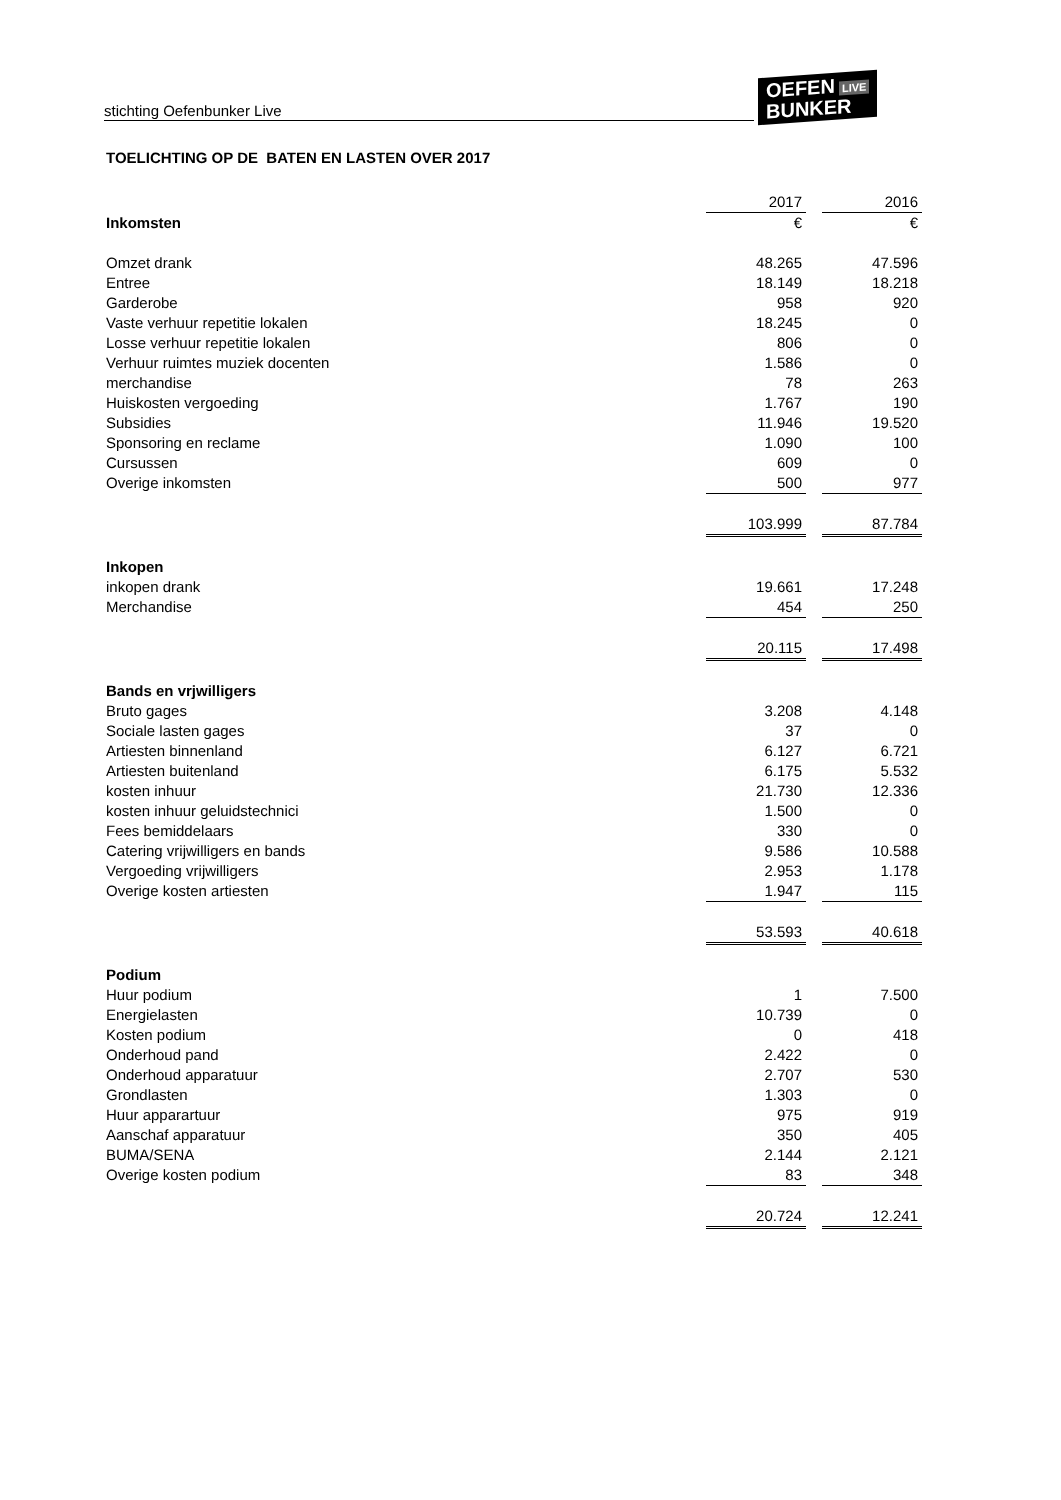stichting Oefenbunker Live
OEFEN LIVE
BUNKER
TOELICHTING OP DE BATEN EN LASTEN OVER 2017
| | 2017 | | 2016 |
| Inkomsten | € | | € |
| Omzet drank | 48.265 | | 47.596 |
| Entree | 18.149 | | 18.218 |
| Garderobe | 958 | | 920 |
| Vaste verhuur repetitie lokalen | 18.245 | | 0 |
| Losse verhuur repetitie lokalen | 806 | | 0 |
| Verhuur ruimtes muziek docenten | 1.586 | | 0 |
| merchandise | 78 | | 263 |
| Huiskosten vergoeding | 1.767 | | 190 |
| Subsidies | 11.946 | | 19.520 |
| Sponsoring en reclame | 1.090 | | 100 |
| Cursussen | 609 | | 0 |
| Overige inkomsten | 500 | | 977 |
| | 103.999 | | 87.784 |
| Inkopen | | | |
| inkopen drank | 19.661 | | 17.248 |
| Merchandise | 454 | | 250 |
| | 20.115 | | 17.498 |
| Bands en vrjwilligers | | | |
| Bruto gages | 3.208 | | 4.148 |
| Sociale lasten gages | 37 | | 0 |
| Artiesten binnenland | 6.127 | | 6.721 |
| Artiesten buitenland | 6.175 | | 5.532 |
| kosten inhuur | 21.730 | | 12.336 |
| kosten inhuur geluidstechnici | 1.500 | | 0 |
| Fees bemiddelaars | 330 | | 0 |
| Catering vrijwilligers en bands | 9.586 | | 10.588 |
| Vergoeding vrijwilligers | 2.953 | | 1.178 |
| Overige kosten artiesten | 1.947 | | 115 |
| | 53.593 | | 40.618 |
| Podium | | | |
| Huur podium | 1 | | 7.500 |
| Energielasten | 10.739 | | 0 |
| Kosten podium | 0 | | 418 |
| Onderhoud pand | 2.422 | | 0 |
| Onderhoud apparatuur | 2.707 | | 530 |
| Grondlasten | 1.303 | | 0 |
| Huur apparartuur | 975 | | 919 |
| Aanschaf apparatuur | 350 | | 405 |
| BUMA/SENA | 2.144 | | 2.121 |
| Overige kosten podium | 83 | | 348 |
| | 20.724 | | 12.241 |